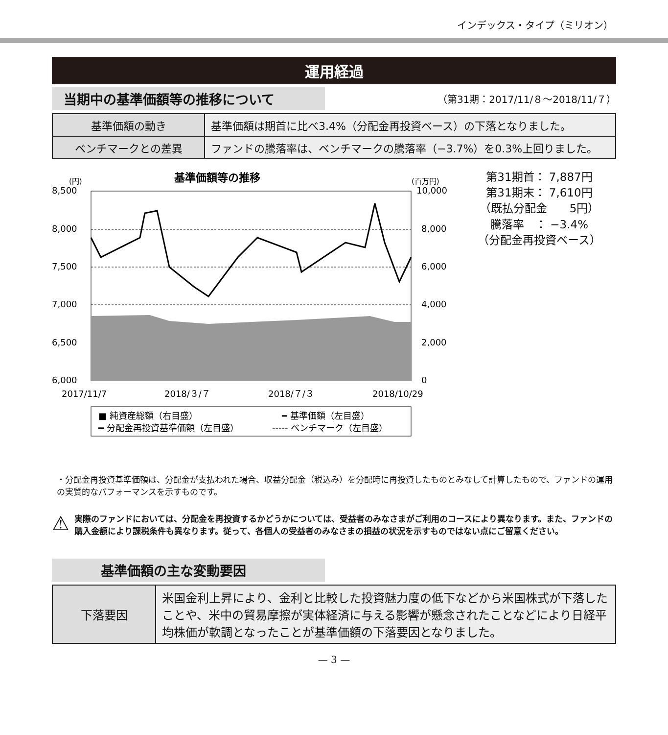インデックス・タイプ（ミリオン）
運用経過
当期中の基準価額等の推移について
（第31期：2017/11/８～2018/11/７）
| 基準価額の動き | 基準価額は期首に比べ3.4%（分配金再投資ベース）の下落となりました。 |
| ベンチマークとの差異 | ファンドの騰落率は、ベンチマークの騰落率（−3.7%）を0.3%上回りました。 |
基準価額等の推移
(円)
(百万円)
8,500
8,000
7,500
7,000
6,500
6,000
10,000
8,000
6,000
4,000
2,000
0
2017/11/7
2018/３/７
2018/７/３
2018/10/29
■ 純資産総額（右目盛）
━ 基準価額（左目盛）
━ 分配金再投資基準価額（左目盛）
----- ベンチマーク（左目盛）
第31期首： 7,887円
第31期末： 7,610円
（既払分配金　　5円）
騰落率　： −3.4%
（分配金再投資ベース）
・分配金再投資基準価額は、分配金が支払われた場合、収益分配金（税込み）を分配時に再投資したものとみなして計算したもので、ファンドの運用の実質的なパフォーマンスを示すものです。
⚠
実際のファンドにおいては、分配金を再投資するかどうかについては、受益者のみなさまがご利用のコースにより異なります。また、ファンドの購入金額により課税条件も異なります。従って、各個人の受益者のみなさまの損益の状況を示すものではない点にご留意ください。
基準価額の主な変動要因
| 下落要因 | 米国金利上昇により、金利と比較した投資魅力度の低下などから米国株式が下落したことや、米中の貿易摩擦が実体経済に与える影響が懸念されたことなどにより日経平均株価が軟調となったことが基準価額の下落要因となりました。 |
— 3 —